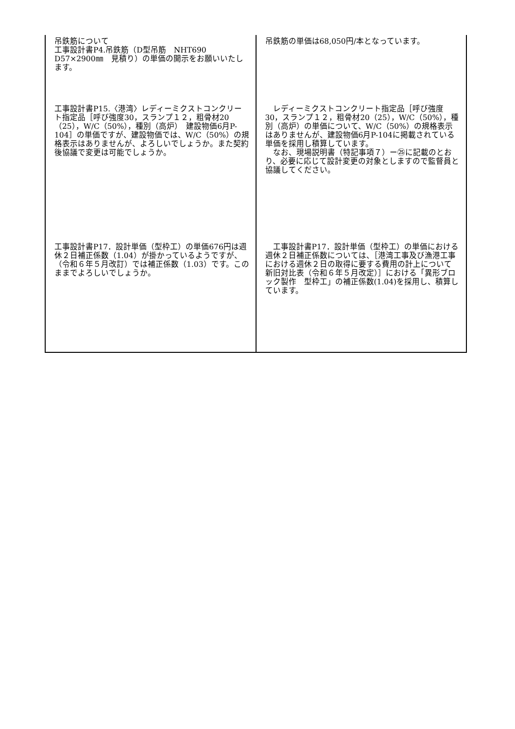| 吊鉄筋について 工事設計書P4.吊鉄筋（D型吊筋 NHT690 D57×2900㎜ 見積り）の単価の開示をお願いいたします。 | 吊鉄筋の単価は68,050円/本となっています。 |
| 工事設計書P15.〈港湾〉レディーミクストコンクリート指定品［呼び強度30，スランプ１２，粗骨材20（25），W/C（50%），種別（高炉） 建設物価6月P-104］の単価ですが、建設物価では、W/C（50%）の規格表示はありませんが、よろしいでしょうか。また契約後協議で変更は可能でしょうか。 | レディーミクストコンクリート指定品［呼び強度30，スランプ１２，粗骨材20（25），W/C（50%），種別（高炉）の単価について、W/C（50%）の規格表示はありませんが、建設物価6月P-104に掲載されている単価を採用し積算しています。 なお、現場説明書（特記事項７）ー㉕に記載のとおり、必要に応じて設計変更の対象としますので監督員と協議してください。 |
| 工事設計書P17．設計単価（型枠工）の単価676円は週休２日補正係数（1.04）が掛かっているようですが、（令和６年５月改訂）では補正係数（1.03）です。このままでよろしいでしょうか。 | 工事設計書P17．設計単価（型枠工）の単価における週休２日補正係数については、［港湾工事及び漁港工事における週休２日の取得に要する費用の計上について 新旧対比表（令和６年５月改定）］における「異形ブロック製作 型枠工」の補正係数(1.04)を採用し、積算しています。 |